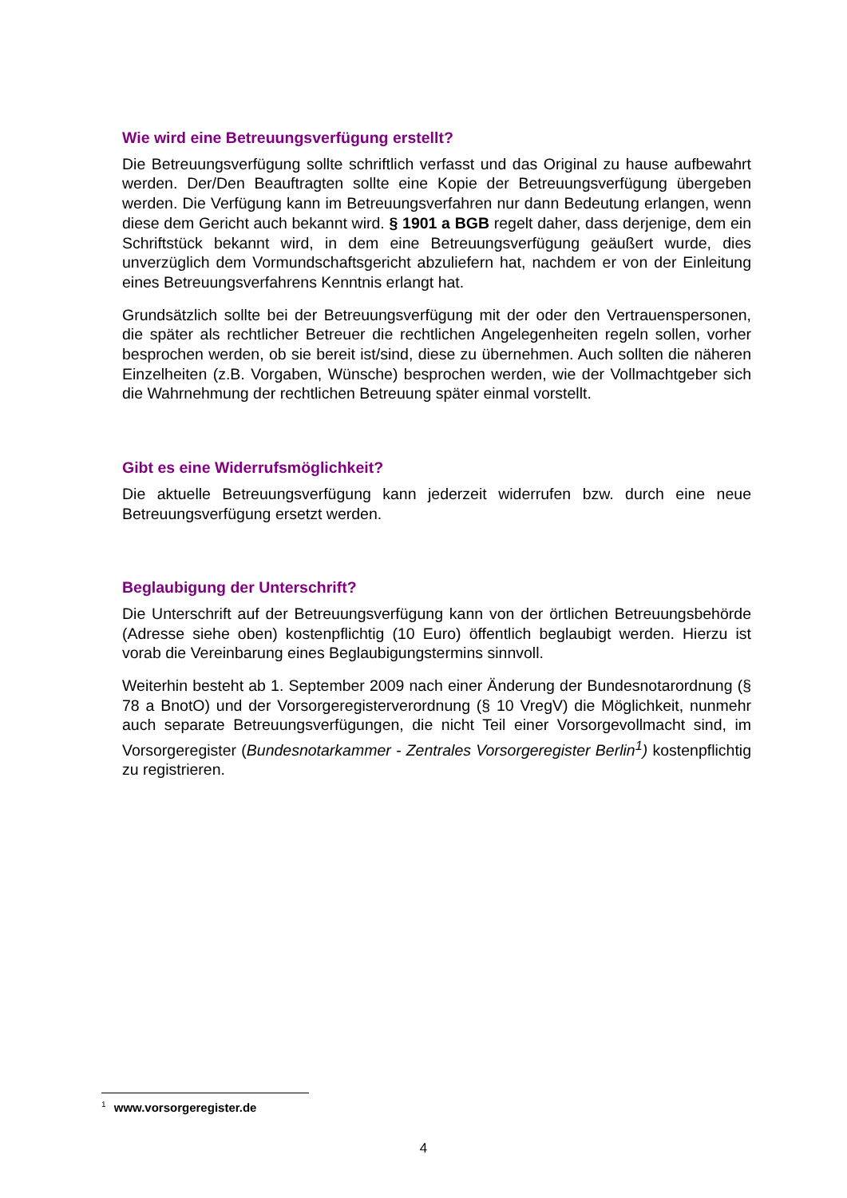Wie wird eine Betreuungsverfügung erstellt?
Die Betreuungsverfügung sollte schriftlich verfasst und das Original zu hause aufbewahrt werden. Der/Den Beauftragten sollte eine Kopie der Betreuungsverfügung übergeben werden. Die Verfügung kann im Betreuungsverfahren nur dann Bedeutung erlangen, wenn diese dem Gericht auch bekannt wird. § 1901 a BGB regelt daher, dass derjenige, dem ein Schriftstück bekannt wird, in dem eine Betreuungsverfügung geäußert wurde, dies unverzüglich dem Vormundschaftsgericht abzuliefern hat, nachdem er von der Einleitung eines Betreuungsverfahrens Kenntnis erlangt hat.
Grundsätzlich sollte bei der Betreuungsverfügung mit der oder den Vertrauenspersonen, die später als rechtlicher Betreuer die rechtlichen Angelegenheiten regeln sollen, vorher besprochen werden, ob sie bereit ist/sind, diese zu übernehmen. Auch sollten die näheren Einzelheiten (z.B. Vorgaben, Wünsche) besprochen werden, wie der Vollmachtgeber sich die Wahrnehmung der rechtlichen Betreuung später einmal vorstellt.
Gibt es eine Widerrufsmöglichkeit?
Die aktuelle Betreuungsverfügung kann jederzeit widerrufen bzw. durch eine neue Betreuungsverfügung ersetzt werden.
Beglaubigung der Unterschrift?
Die Unterschrift auf der Betreuungsverfügung kann von der örtlichen Betreuungsbehörde (Adresse siehe oben) kostenpflichtig (10 Euro) öffentlich beglaubigt werden. Hierzu ist vorab die Vereinbarung eines Beglaubigungstermins sinnvoll.
Weiterhin besteht ab 1. September 2009 nach einer Änderung der Bundesnotarordnung (§ 78 a BnotO) und der Vorsorgeregisterverordnung (§ 10 VregV) die Möglichkeit, nunmehr auch separate Betreuungsverfügungen, die nicht Teil einer Vorsorgevollmacht sind, im Vorsorgeregister (Bundesnotarkammer - Zentrales Vorsorgeregister Berlin<sup>1</sup>) kostenpflichtig zu registrieren.
<sup>1</sup> www.vorsorgeregister.de
4